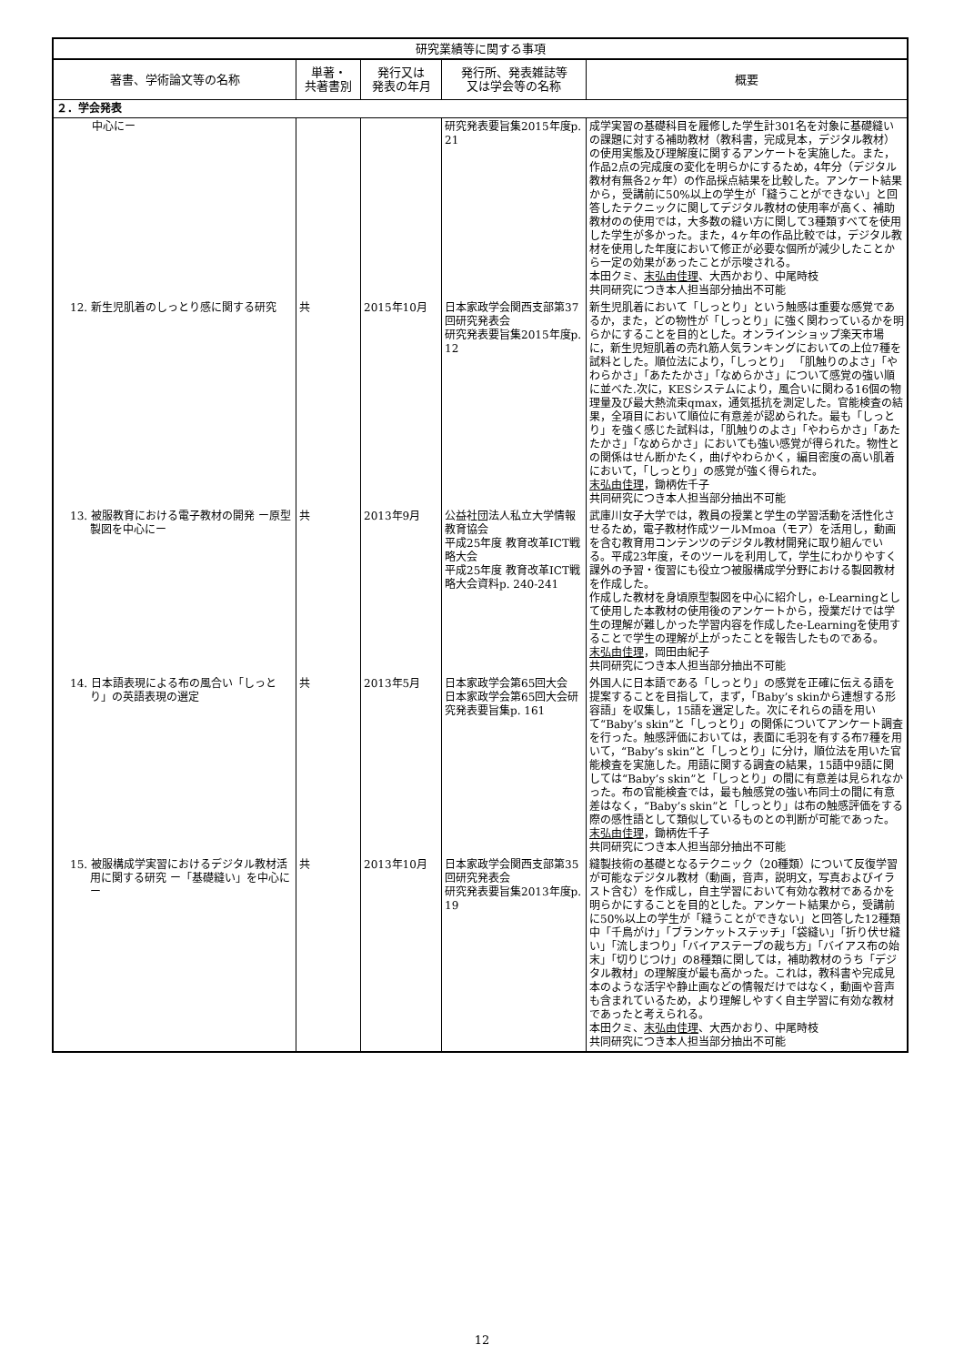| 研究業績等に関する事項 | | | | |
| --- | --- | --- | --- | --- |
| 著書、学術論文等の名称 | 単著・ 共著書別 | 発行又は 発表の年月 | 発行所、発表雑誌等 又は学会等の名称 | 概要 |
| ２．学会発表 | | | | |
| 中心にー | | | 研究発表要旨集2015年度p. 21 | 成学実習の基礎科目を履修した学生計301名を対象に基礎縫いの課題に対する補助教材（教科書，完成見本，デジタル教材）の使用実態及び理解度に関するアンケートを実施した。また，作品2点の完成度の変化を明らかにするため，4年分（デジタル教材有無各2ヶ年）の作品採点結果を比較した。アンケート結果から，受講前に50%以上の学生が「縫うことができない」と回答したテクニックに関してデジタル教材の使用率が高く、補助教材のの使用では，大多数の縫い方に関して3種類すべてを使用した学生が多かった。また，4ヶ年の作品比較では，デジタル教材を使用した年度において修正が必要な個所が減少したことから一定の効果があったことが示唆される。 本田クミ、 末弘由佳理 、大西かおり、中尾時枝 共同研究につき本人担当部分抽出不可能 |
| 12. 新生児肌着のしっとり感に関する研究 | 共 | 2015年10月 | 日本家政学会関西支部第37回研究発表会 研究発表要旨集2015年度p. 12 | 新生児肌着において「しっとり」という触感は重要な感覚であるか，また，どの物性が「しっとり」に強く関わっているかを明らかにすることを目的とした。オンラインショップ楽天市場に，新生児短肌着の売れ筋人気ランキングにおいての上位7種を試料とした。順位法により，「しっとり」 「肌触りのよさ」「やわらかさ」「あたたかさ」「なめらかさ」について感覚の強い順に並べた.次に，KESシステムにより，風合いに関わる16個の物理量及び最大熱流束qmax，通気抵抗を測定した。官能検査の結果，全項目において順位に有意差が認められた。最も「しっとり」を強く感じた試料は，「肌触りのよさ」「やわらかさ」「あたたかさ」「なめらかさ」においても強い感覚が得られた。物性との関係はせん断かたく，曲げやわらかく，編目密度の高い肌着において，「しっとり」の感覚が強く得られた。 末弘由佳理 ，鋤柄佐千子 共同研究につき本人担当部分抽出不可能 |
| 13. 被服教育における電子教材の開発 ー原型製図を中心にー | 共 | 2013年9月 | 公益社団法人私立大学情報教育協会 平成25年度 教育改革ICT戦略大会 平成25年度 教育改革ICT戦略大会資料p. 240-241 | 武庫川女子大学では，教員の授業と学生の学習活動を活性化させるため，電子教材作成ツールMmoa（モア）を活用し，動画を含む教育用コンテンツのデジタル教材開発に取り組んでいる。平成23年度，そのツールを利用して，学生にわかりやすく課外の予習・復習にも役立つ被服構成学分野における製図教材を作成した。 作成した教材を身頃原型製図を中心に紹介し，e-Learningとして使用した本教材の使用後のアンケートから，授業だけでは学生の理解が難しかった学習内容を作成したe-Learningを使用することで学生の理解が上がったことを報告したものである。 末弘由佳理 ，岡田由紀子 共同研究につき本人担当部分抽出不可能 |
| 14. 日本語表現による布の風合い「しっとり」の英語表現の選定 | 共 | 2013年5月 | 日本家政学会第65回大会 日本家政学会第65回大会研究発表要旨集p. 161 | 外国人に日本語である「しっとり」の感覚を正確に伝える語を提案することを目指して，まず，「Baby’s skinから連想する形容語」を収集し，15語を選定した。次にそれらの語を用いて“Baby’s skin”と「しっとり」の関係についてアンケート調査を行った。触感評価においては，表面に毛羽を有する布7種を用いて，“Baby’s skin”と「しっとり」に分け，順位法を用いた官能検査を実施した。用語に関する調査の結果，15語中9語に関しては“Baby’s skin”と「しっとり」の間に有意差は見られなかった。布の官能検査では，最も触感覚の強い布同士の間に有意差はなく，“Baby’s skin”と「しっとり」は布の触感評価をする際の感性語として類似しているものとの判断が可能であった。 末弘由佳理 ，鋤柄佐千子 共同研究につき本人担当部分抽出不可能 |
| 15. 被服構成学実習におけるデジタル教材活用に関する研究 ー「基礎縫い」を中心にー | 共 | 2013年10月 | 日本家政学会関西支部第35回研究発表会 研究発表要旨集2013年度p. 19 | 縫製技術の基礎となるテクニック（20種類）について反復学習が可能なデジタル教材（動画，音声，説明文，写真およびイラスト含む）を作成し，自主学習において有効な教材であるかを明らかにすることを目的とした。アンケート結果から，受講前に50%以上の学生が「縫うことができない」と回答した12種類中「千鳥がけ」「ブランケットステッチ」「袋縫い」「折り伏せ縫い」「流しまつり」「バイアステープの裁ち方」「バイアス布の始末」「切りじつけ」の8種類に関しては，補助教材のうち「デジタル教材」の理解度が最も高かった。これは，教科書や完成見本のような活字や静止画などの情報だけではなく，動画や音声も含まれているため，より理解しやすく自主学習に有効な教材であったと考えられる。 本田クミ、 末弘由佳理 、大西かおり、中尾時枝 共同研究につき本人担当部分抽出不可能 |
12